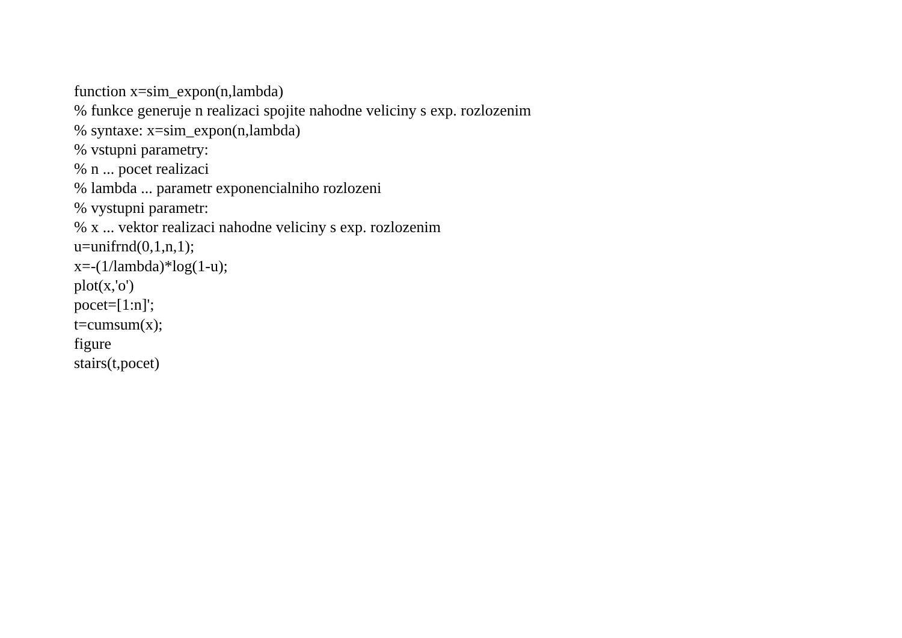function x=sim_expon(n,lambda)
% funkce generuje n realizaci spojite nahodne veliciny s exp. rozlozenim
% syntaxe: x=sim_expon(n,lambda)
% vstupni parametry:
% n ... pocet realizaci
% lambda ... parametr exponencialniho rozlozeni
% vystupni parametr:
% x ... vektor realizaci nahodne veliciny s exp. rozlozenim
u=unifrnd(0,1,n,1);
x=-(1/lambda)*log(1-u);
plot(x,'o')
pocet=[1:n]';
t=cumsum(x);
figure
stairs(t,pocet)